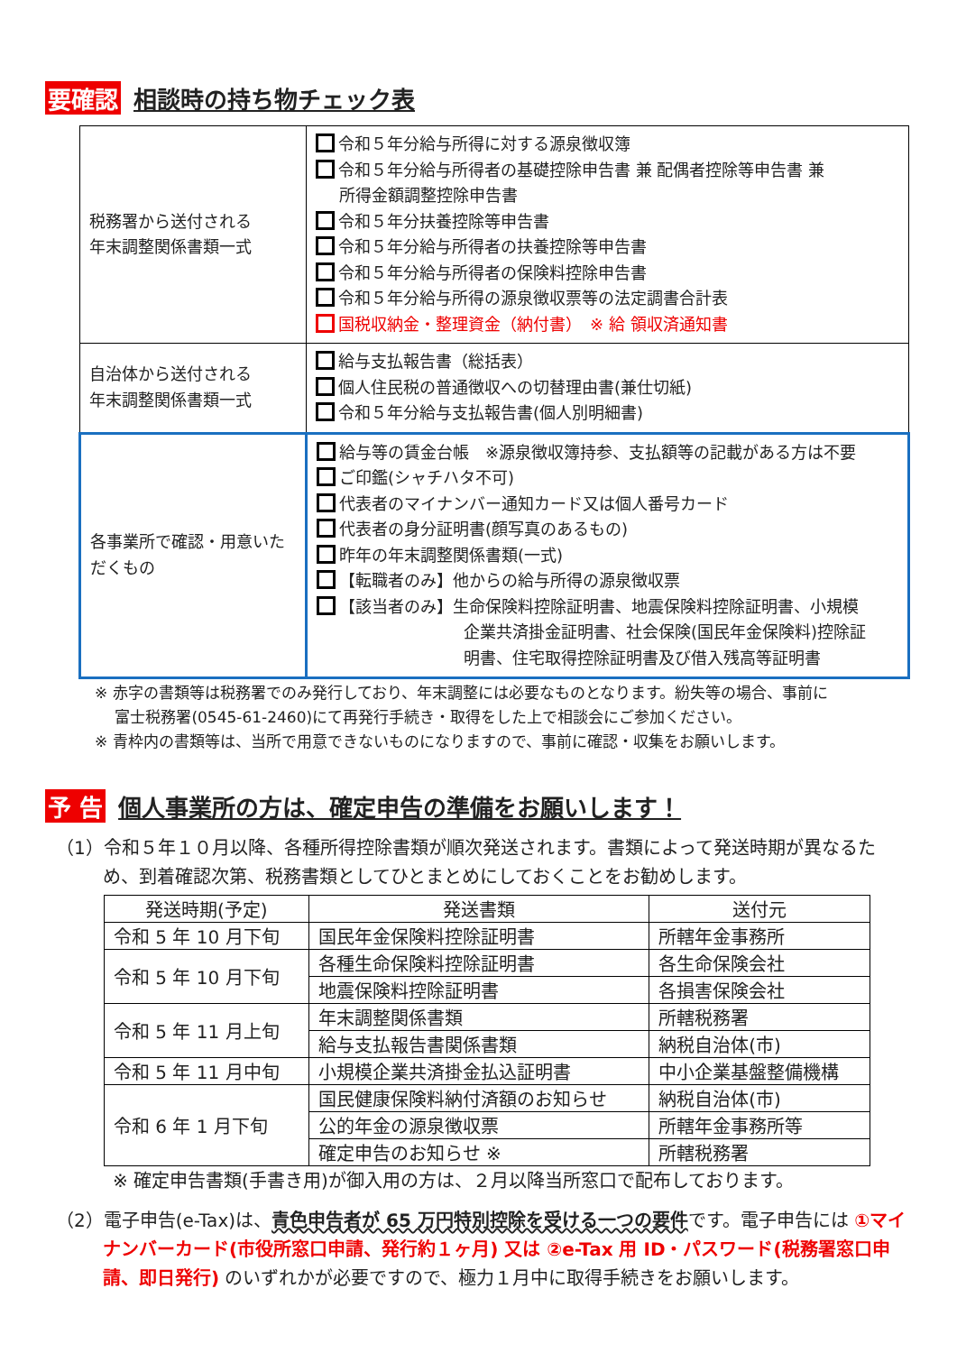要確認 相談時の持ち物チェック表
| 税務署から送付される 年末調整関係書類一式 | 令和５年分給与所得に対する源泉徴収簿 令和５年分給与所得者の基礎控除申告書 兼 配偶者控除等申告書 兼 所得金額調整控除申告書 令和５年分扶養控除等申告書 令和５年分給与所得者の扶養控除等申告書 令和５年分給与所得者の保険料控除申告書 令和５年分給与所得の源泉徴収票等の法定調書合計表 国税収納金・整理資金（納付書） ※ 給 領収済通知書 |
| 自治体から送付される 年末調整関係書類一式 | 給与支払報告書（総括表） 個人住民税の普通徴収への切替理由書(兼仕切紙) 令和５年分給与支払報告書(個人別明細書) |
| 各事業所で確認・用意いただくもの | 給与等の賃金台帳 ※源泉徴収簿持参、支払額等の記載がある方は不要 ご印鑑(シャチハタ不可) 代表者のマイナンバー通知カード又は個人番号カード 代表者の身分証明書(顔写真のあるもの) 昨年の年末調整関係書類(一式) 【転職者のみ】他からの給与所得の源泉徴収票 【該当者のみ】生命保険料控除証明書、地震保険料控除証明書、小規模 企業共済掛金証明書、社会保険(国民年金保険料)控除証 明書、住宅取得控除証明書及び借入残高等証明書 |
※ 赤字の書類等は税務署でのみ発行しており、年末調整には必要なものとなります。紛失等の場合、事前に
　 富士税務署(0545-61-2460)にて再発行手続き・取得をした上で相談会にご参加ください。
※ 青枠内の書類等は、当所で用意できないものになりますので、事前に確認・収集をお願いします。
予 告 個人事業所の方は、確定申告の準備をお願いします！
（1）令和５年１０月以降、各種所得控除書類が順次発送されます。書類によって発送時期が異なるため、到着確認次第、税務書類としてひとまとめにしておくことをお勧めします。
| 発送時期(予定) | 発送書類 | 送付元 |
| --- | --- | --- |
| 令和 5 年 10 月下旬 | 国民年金保険料控除証明書 | 所轄年金事務所 |
| 令和 5 年 10 月下旬 | 各種生命保険料控除証明書 | 各生命保険会社 |
| | 地震保険料控除証明書 | 各損害保険会社 |
| 令和 5 年 11 月上旬 | 年末調整関係書類 | 所轄税務署 |
| | 給与支払報告書関係書類 | 納税自治体(市) |
| 令和 5 年 11 月中旬 | 小規模企業共済掛金払込証明書 | 中小企業基盤整備機構 |
| 令和 6 年 1 月下旬 | 国民健康保険料納付済額のお知らせ | 納税自治体(市) |
| | 公的年金の源泉徴収票 | 所轄年金事務所等 |
| | 確定申告のお知らせ ※ | 所轄税務署 |
※ 確定申告書類(手書き用)が御入用の方は、２月以降当所窓口で配布しております。
（2）電子申告(e-Tax)は、青色申告者が 65 万円特別控除を受ける一つの要件です。電子申告には ①マイナンバーカード(市役所窓口申請、発行約１ヶ月) 又は ②e-Tax 用 ID・パスワード(税務署窓口申請、即日発行) のいずれかが必要ですので、極力１月中に取得手続きをお願いします。